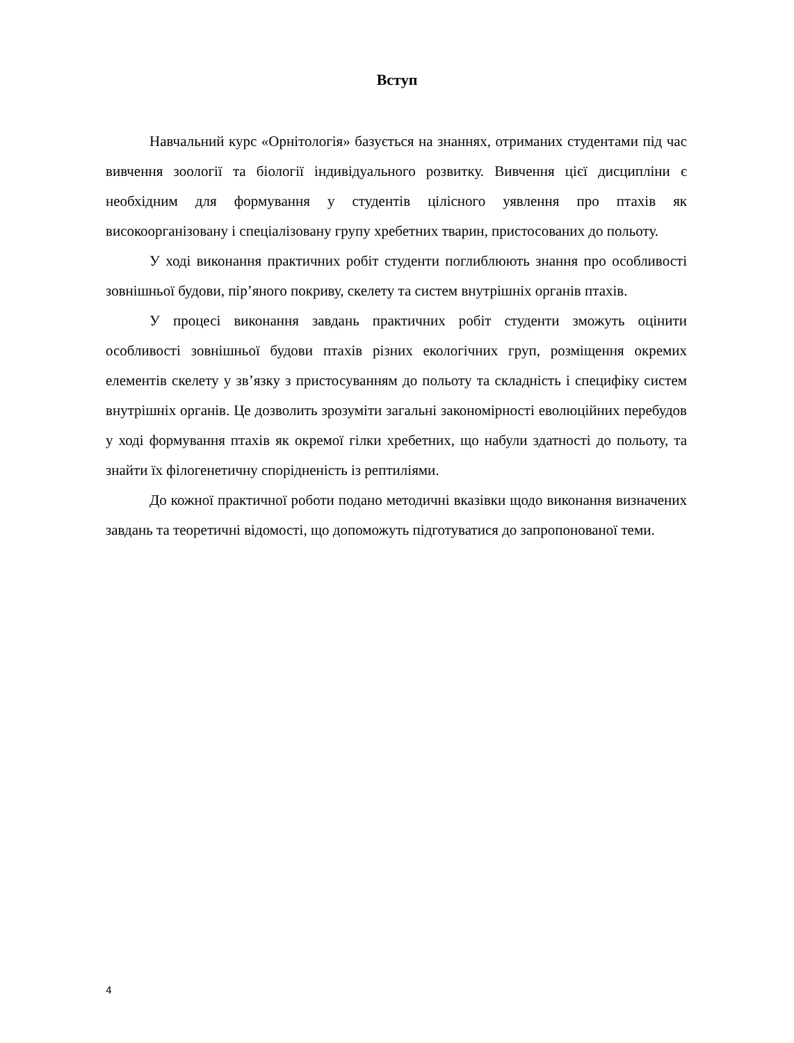Вступ
Навчальний курс «Орнітологія» базується на знаннях, отриманих студентами під час вивчення зоології та біології індивідуального розвитку. Вивчення цієї дисципліни є необхідним для формування у студентів цілісного уявлення про птахів як високоорганізовану і спеціалізовану групу хребетних тварин, пристосованих до польоту.
У ході виконання практичних робіт студенти поглиблюють знання про особливості зовнішньої будови, пір’яного покриву, скелету та систем внутрішніх органів птахів.
У процесі виконання завдань практичних робіт студенти зможуть оцінити особливості зовнішньої будови птахів різних екологічних груп, розміщення окремих елементів скелету у зв’язку з пристосуванням до польоту та складність і специфіку систем внутрішніх органів. Це дозволить зрозуміти загальні закономірності еволюційних перебудов у ході формування птахів як окремої гілки хребетних, що набули здатності до польоту, та знайти їх філогенетичну спорідненість із рептиліями.
До кожної практичної роботи подано методичні вказівки щодо виконання визначених завдань та теоретичні відомості, що допоможуть підготуватися до запропонованої теми.
4